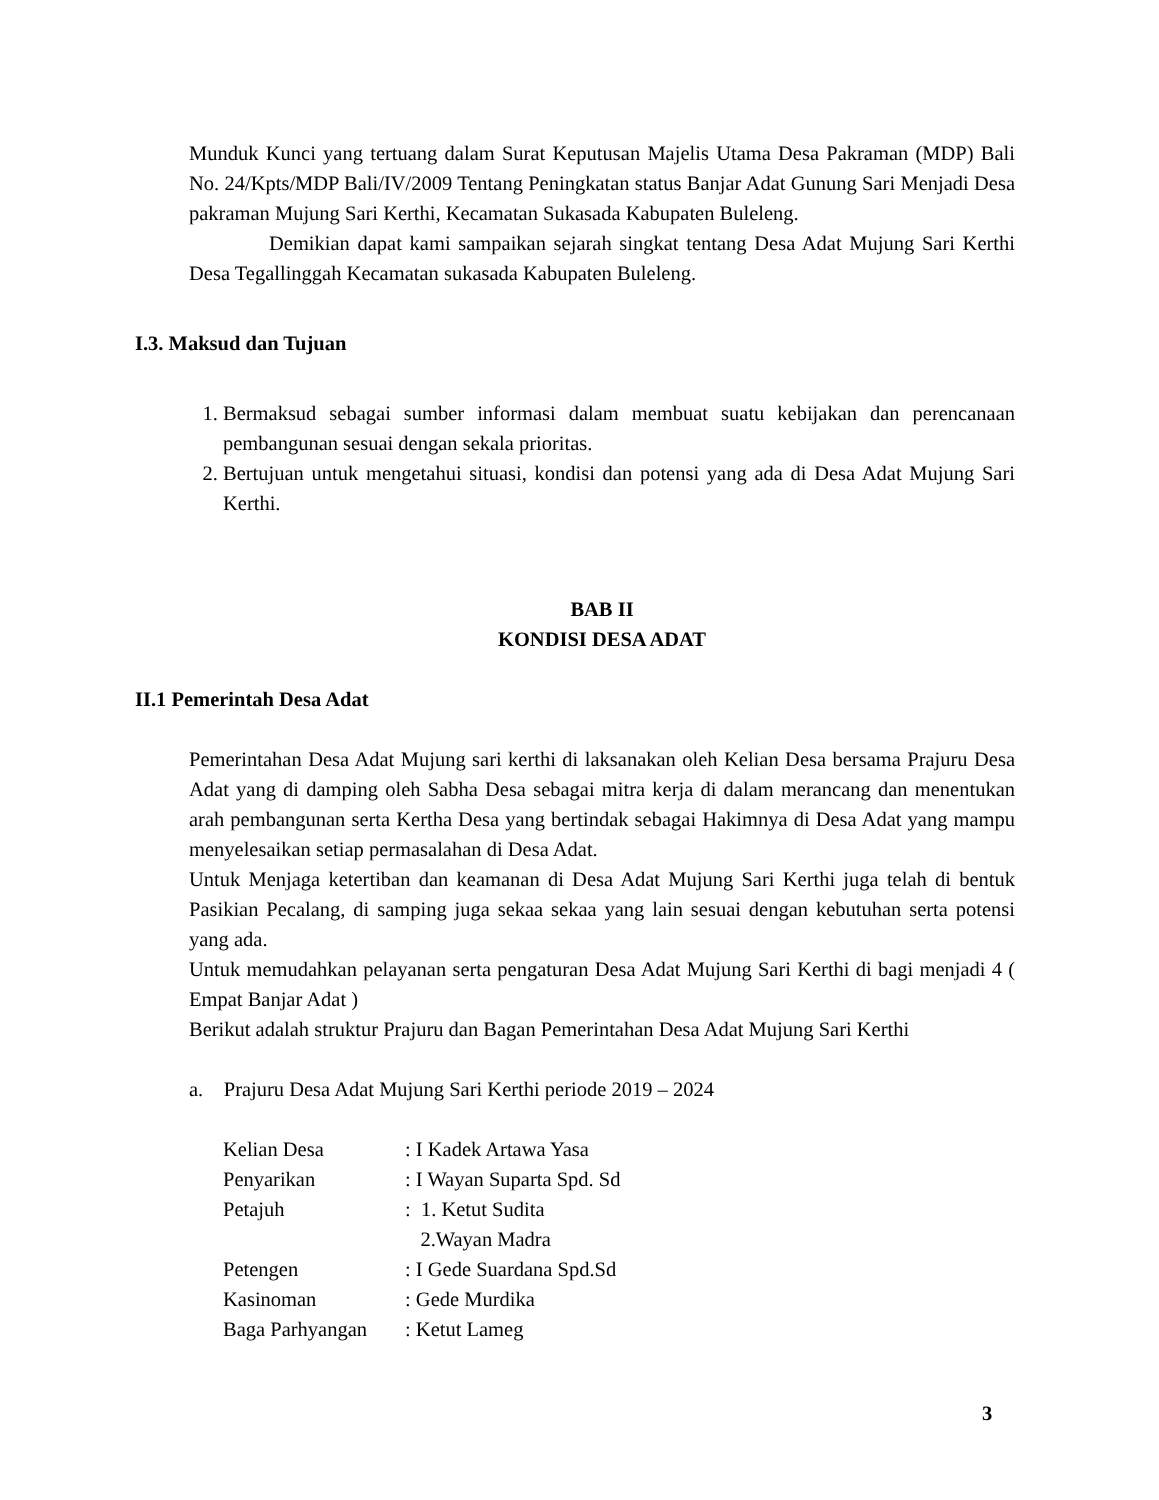Munduk Kunci yang tertuang dalam Surat Keputusan Majelis Utama Desa Pakraman (MDP) Bali No. 24/Kpts/MDP Bali/IV/2009 Tentang Peningkatan status Banjar Adat Gunung Sari Menjadi Desa pakraman Mujung Sari Kerthi, Kecamatan Sukasada Kabupaten Buleleng.
Demikian dapat kami sampaikan sejarah singkat tentang Desa Adat Mujung Sari Kerthi Desa Tegallinggah Kecamatan sukasada Kabupaten Buleleng.
I.3. Maksud dan Tujuan
1. Bermaksud sebagai sumber informasi dalam membuat suatu kebijakan dan perencanaan pembangunan sesuai dengan sekala prioritas.
2. Bertujuan untuk mengetahui situasi, kondisi dan potensi yang ada di Desa Adat Mujung Sari Kerthi.
BAB II
KONDISI DESA ADAT
II.1 Pemerintah Desa Adat
Pemerintahan Desa Adat Mujung sari kerthi di laksanakan oleh Kelian Desa bersama Prajuru Desa Adat yang di damping oleh Sabha Desa sebagai mitra kerja di dalam merancang dan menentukan arah pembangunan serta Kertha Desa yang bertindak sebagai Hakimnya di Desa Adat yang mampu menyelesaikan setiap permasalahan di Desa Adat.
Untuk Menjaga ketertiban dan keamanan di Desa Adat Mujung Sari Kerthi juga telah di bentuk Pasikian Pecalang, di samping juga sekaa sekaa yang lain sesuai dengan kebutuhan serta potensi yang ada.
Untuk memudahkan pelayanan serta pengaturan Desa Adat Mujung Sari Kerthi di bagi menjadi 4 ( Empat Banjar Adat )
Berikut adalah struktur Prajuru dan Bagan Pemerintahan Desa Adat Mujung Sari Kerthi
a. Prajuru Desa Adat Mujung Sari Kerthi periode 2019 – 2024
| Kelian Desa | : I Kadek Artawa Yasa |
| Penyarikan | : I Wayan Suparta Spd. Sd |
| Petajuh | : 1. Ketut Sudita 2.Wayan Madra |
| Petengen | : I Gede Suardana Spd.Sd |
| Kasinoman | : Gede Murdika |
| Baga Parhyangan | : Ketut Lameg |
3